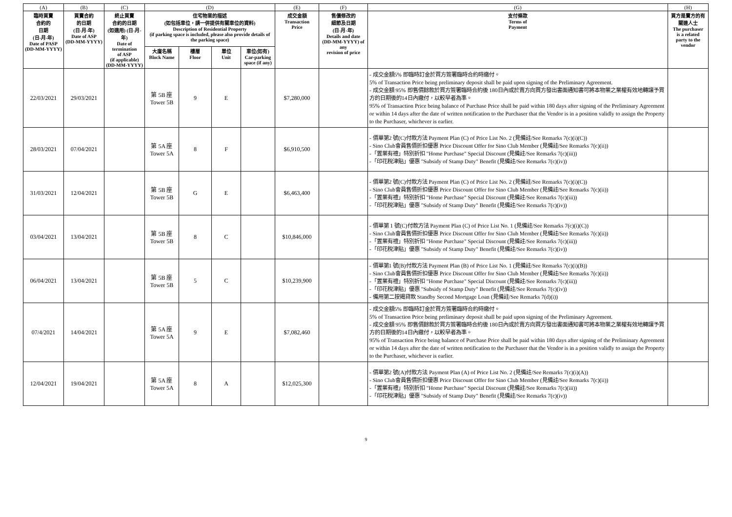| (A) | (B) | (C) | (D) | | | | (E) | (F) | (G) | (H) |
| --- | --- | --- | --- | --- | --- | --- | --- | --- | --- | --- |
| 臨時買賣 合約的 日期 (日-月-年) Date of PASP (DD-MM-YYYY) | 買賣合約 的日期 (日-月-年) Date of ASP (DD-MM-YYYY) | 終止買賣 合約的日期 (如適用) (日-月-年) Date of termination of ASP (if applicable) (DD-MM-YYYY) | 住宅物業的描述 (如包括車位，請一併提供有關車位的資料) Description of Residential Property (if parking space is included, please also provide details of the parking space) | | | | 成交金額 Transaction Price | 售價修改的 細節及日期 (日-月-年) Details and date (DD-MM-YYYY) of any revision of price | 支付條款 Terms of Payment | 買方是賣方的有 關連人士 The purchaser is a related party to the vendor |
| | | | 大廈名稱 Block Name | 樓層 Floor | 單位 Unit | 車位(如有) Car-parking space (if any) | | | | |
| 22/03/2021 | 29/03/2021 | | 第 5B 座 Tower 5B | 9 | E | | $7,280,000 | | - 成交金額5% 即臨時訂金於買方簽署臨時合約時繳付。 5% of Transaction Price being preliminary deposit shall be paid upon signing of the Preliminary Agreement. - 成交金額 95% 即售價餘款於買方簽署臨時合約後 180日內或於賣方向買方發出書面通知書可將本物業之業權有效地轉讓予買方的日期後的14日內繳付，以較早者為準。 95% of Transaction Price being balance of Purchase Price shall be paid within 180 days after signing of the Preliminary Agreement or within 14 days after the date of written notification to the Purchaser that the Vendor is in a position validly to assign the Property to the Purchaser, whichever is earlier. | |
| 28/03/2021 | 07/04/2021 | | 第 5A 座 Tower 5A | 8 | F | | $6,910,500 | | - 價單第2 號(C)付款方法 Payment Plan (C) of Price List No. 2 (見備註/See Remarks 7(c)(i)(C)) - Sino Club會員售價折扣優惠 Price Discount Offer for Sino Club Member (見備註/See Remarks 7(c)(ii)) -「置業有禮」特別折扣 "Home Purchase" Special Discount (見備註/See Remarks 7(c)(iii)) -「印花稅津貼」優惠 "Subsidy of Stamp Duty" Benefit (見備註/See Remarks 7(c)(iv)) | |
| 31/03/2021 | 12/04/2021 | | 第 5B 座 Tower 5B | G | E | | $6,463,400 | | - 價單第2 號(C)付款方法 Payment Plan (C) of Price List No. 2 (見備註/See Remarks 7(c)(i)(C)) - Sino Club會員售價折扣優惠 Price Discount Offer for Sino Club Member (見備註/See Remarks 7(c)(ii)) -「置業有禮」特別折扣 "Home Purchase" Special Discount (見備註/See Remarks 7(c)(iii)) -「印花稅津貼」優惠 "Subsidy of Stamp Duty" Benefit (見備註/See Remarks 7(c)(iv)) | |
| 03/04/2021 | 13/04/2021 | | 第 5B 座 Tower 5B | 8 | C | | $10,846,000 | | - 價單第 1 號(C)付款方法 Payment Plan (C) of Price List No. 1 (見備註/See Remarks 7(c)(i)(C)) - Sino Club會員售價折扣優惠 Price Discount Offer for Sino Club Member (見備註/See Remarks 7(c)(ii)) -「置業有禮」特別折扣 "Home Purchase" Special Discount (見備註/See Remarks 7(c)(iii)) -「印花稅津貼」優惠 "Subsidy of Stamp Duty" Benefit (見備註/See Remarks 7(c)(iv)) | |
| 06/04/2021 | 13/04/2021 | | 第 5B 座 Tower 5B | 5 | C | | $10,239,900 | | - 價單第1 號(B)付款方法 Payment Plan (B) of Price List No. 1 (見備註/See Remarks 7(c)(i)(B)) - Sino Club會員售價折扣優惠 Price Discount Offer for Sino Club Member (見備註/See Remarks 7(c)(ii)) -「置業有禮」特別折扣 "Home Purchase" Special Discount (見備註/See Remarks 7(c)(iii)) -「印花稅津貼」優惠 "Subsidy of Stamp Duty" Benefit (見備註/See Remarks 7(c)(iv)) - 備用第二按揭貸款 Standby Second Mortgage Loan (見備註/See Remarks 7(d)(i)) | |
| 07/4/2021 | 14/04/2021 | | 第 5A 座 Tower 5A | 9 | E | | $7,082,460 | | - 成交金額5% 即臨時訂金於買方簽署臨時合約時繳付。 5% of Transaction Price being preliminary deposit shall be paid upon signing of the Preliminary Agreement. - 成交金額 95% 即售價餘款於買方簽署臨時合約後 180日內或於賣方向買方發出書面通知書可將本物業之業權有效地轉讓予買方的日期後的14日內繳付，以較早者為準。 95% of Transaction Price being balance of Purchase Price shall be paid within 180 days after signing of the Preliminary Agreement or within 14 days after the date of written notification to the Purchaser that the Vendor is in a position validly to assign the Property to the Purchaser, whichever is earlier. | |
| 12/04/2021 | 19/04/2021 | | 第 5A 座 Tower 5A | 8 | A | | $12,025,300 | | - 價單第2 號(A)付款方法 Payment Plan (A) of Price List No. 2 (見備註/See Remarks 7(c)(i)(A)) - Sino Club會員售價折扣優惠 Price Discount Offer for Sino Club Member (見備註/See Remarks 7(c)(ii)) -「置業有禮」特別折扣 "Home Purchase" Special Discount (見備註/See Remarks 7(c)(iii)) -「印花稅津貼」優惠 "Subsidy of Stamp Duty" Benefit (見備註/See Remarks 7(c)(iv)) | |
9